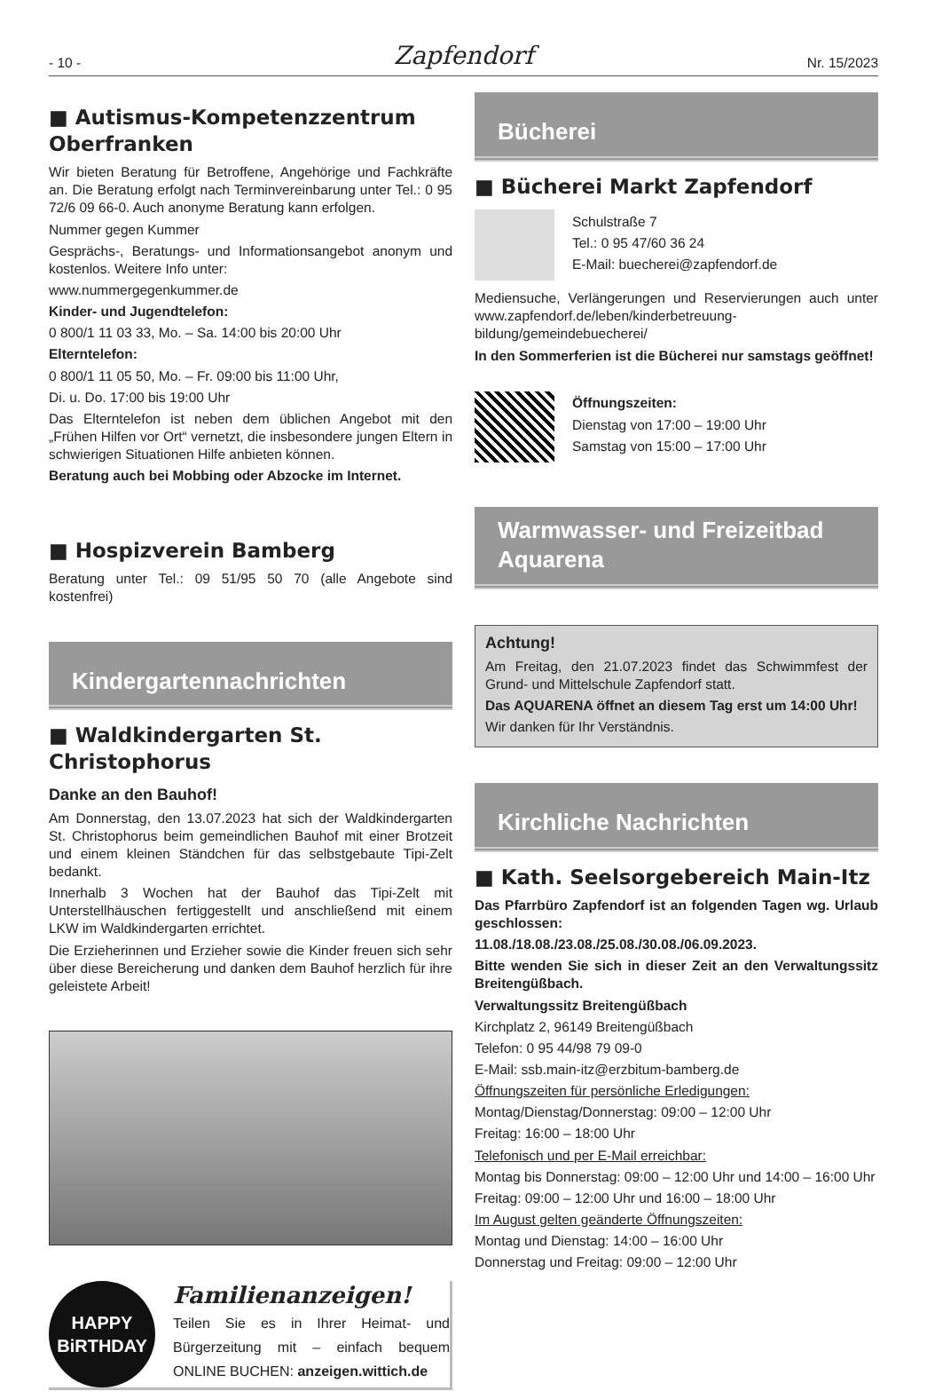- 10 - Zapfendorf Nr. 15/2023
■ Autismus-Kompetenzzentrum Oberfranken
Wir bieten Beratung für Betroffene, Angehörige und Fachkräfte an. Die Beratung erfolgt nach Terminvereinbarung unter Tel.: 0 95 72/6 09 66-0. Auch anonyme Beratung kann erfolgen.
Nummer gegen Kummer
Gesprächs-, Beratungs- und Informationsangebot anonym und kostenlos. Weitere Info unter:
www.nummergegenkummer.de
Kinder- und Jugendtelefon:
0 800/1 11 03 33, Mo. – Sa. 14:00 bis 20:00 Uhr
Elterntelefon:
0 800/1 11 05 50, Mo. – Fr. 09:00 bis 11:00 Uhr,
Di. u. Do. 17:00 bis 19:00 Uhr
Das Elterntelefon ist neben dem üblichen Angebot mit den „Frühen Hilfen vor Ort“ vernetzt, die insbesondere jungen Eltern in schwierigen Situationen Hilfe anbieten können.
Beratung auch bei Mobbing oder Abzocke im Internet.
■ Hospizverein Bamberg
Beratung unter Tel.: 09 51/95 50 70 (alle Angebote sind kostenfrei)
Kindergartennachrichten
■ Waldkindergarten St. Christophorus
Danke an den Bauhof!
Am Donnerstag, den 13.07.2023 hat sich der Waldkindergarten St. Christophorus beim gemeindlichen Bauhof mit einer Brotzeit und einem kleinen Ständchen für das selbstgebaute Tipi-Zelt bedankt.
Innerhalb 3 Wochen hat der Bauhof das Tipi-Zelt mit Unterstellhäuschen fertiggestellt und anschließend mit einem LKW im Waldkindergarten errichtet.
Die Erzieherinnen und Erzieher sowie die Kinder freuen sich sehr über diese Bereicherung und danken dem Bauhof herzlich für ihre geleistete Arbeit!
HAPPY
BiRTHDAY
Familienanzeigen!
Teilen Sie es in Ihrer Heimat- und Bürgerzeitung mit – einfach bequem ONLINE BUCHEN: anzeigen.wittich.de
Bücherei
■ Bücherei Markt Zapfendorf
Schulstraße 7
Tel.: 0 95 47/60 36 24
E-Mail: buecherei@zapfendorf.de
Mediensuche, Verlängerungen und Reservierungen auch unter www.zapfendorf.de/leben/kinderbetreuung-bildung/gemeindebuecherei/
In den Sommerferien ist die Bücherei nur samstags geöffnet!
Öffnungszeiten:
Dienstag von 17:00 – 19:00 Uhr
Samstag von 15:00 – 17:00 Uhr
Warmwasser- und Freizeitbad Aquarena
Achtung!
Am Freitag, den 21.07.2023 findet das Schwimmfest der Grund- und Mittelschule Zapfendorf statt.
Das AQUARENA öffnet an diesem Tag erst um 14:00 Uhr!
Wir danken für Ihr Verständnis.
Kirchliche Nachrichten
■ Kath. Seelsorgebereich Main-Itz
Das Pfarrbüro Zapfendorf ist an folgenden Tagen wg. Urlaub geschlossen:
11.08./18.08./23.08./25.08./30.08./06.09.2023.
Bitte wenden Sie sich in dieser Zeit an den Verwaltungssitz Breitengüßbach.
Verwaltungssitz Breitengüßbach
Kirchplatz 2, 96149 Breitengüßbach
Telefon: 0 95 44/98 79 09-0
E-Mail: ssb.main-itz@erzbitum-bamberg.de
Öffnungszeiten für persönliche Erledigungen:
Montag/Dienstag/Donnerstag: 09:00 – 12:00 Uhr
Freitag: 16:00 – 18:00 Uhr
Telefonisch und per E-Mail erreichbar:
Montag bis Donnerstag: 09:00 – 12:00 Uhr und 14:00 – 16:00 Uhr
Freitag: 09:00 – 12:00 Uhr und 16:00 – 18:00 Uhr
Im August gelten geänderte Öffnungszeiten:
Montag und Dienstag: 14:00 – 16:00 Uhr
Donnerstag und Freitag: 09:00 – 12:00 Uhr